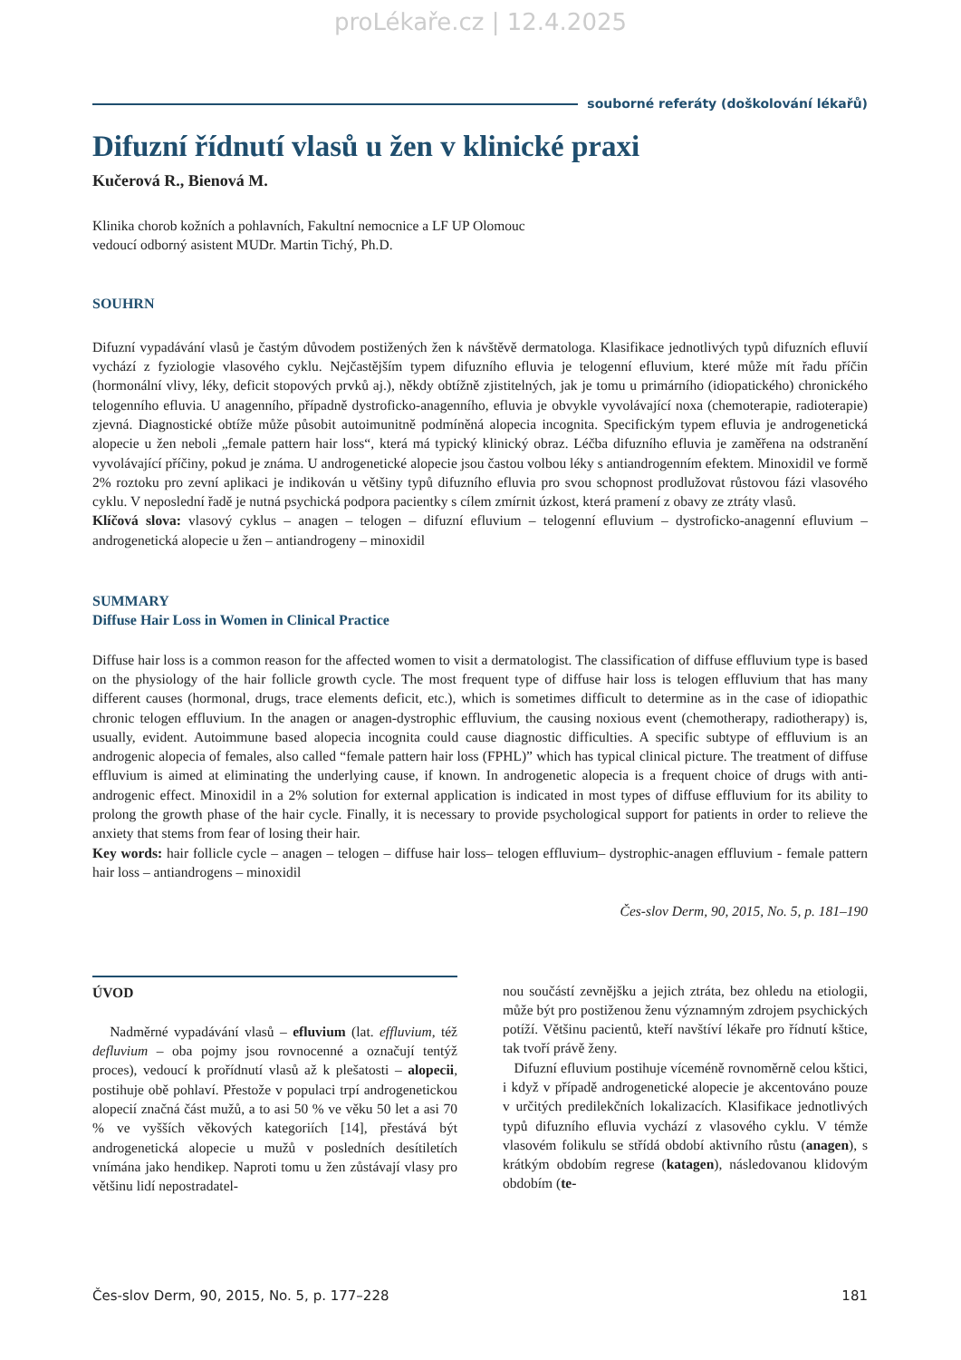proLékaře.cz | 12.4.2025
souborné referáty (doškolování lékařů)
Difuzní řídnutí vlasů u žen v klinické praxi
Kučerová R., Bienová M.
Klinika chorob kožních a pohlavních, Fakultní nemocnice a LF UP Olomouc
vedoucí odborný asistent MUDr. Martin Tichý, Ph.D.
SOUHRN
Difuzní vypadávání vlasů je častým důvodem postižených žen k návštěvě dermatologa. Klasifikace jednotlivých typů difuzních efluvií vychází z fyziologie vlasového cyklu. Nejčastějším typem difuzního efluvia je telogenní efluvium, které může mít řadu příčin (hormonální vlivy, léky, deficit stopových prvků aj.), někdy obtížně zjistitelných, jak je tomu u primárního (idiopatického) chronického telogenního efluvia. U anagenního, případně dystroficko-anagenního, efluvia je obvykle vyvolávající noxa (chemoterapie, radioterapie) zjevná. Diagnostické obtíže může působit autoimunitně podmíněná alopecia incognita. Specifickým typem efluvia je androgenetická alopecie u žen neboli „female pattern hair loss“, která má typický klinický obraz. Léčba difuzního efluvia je zaměřena na odstranění vyvolávající příčiny, pokud je známa. U androgenetické alopecie jsou častou volbou léky s antiandrogenním efektem. Minoxidil ve formě 2% roztoku pro zevní aplikaci je indikován u většiny typů difuzního efluvia pro svou schopnost prodlužovat růstovou fázi vlasového cyklu. V neposlední řadě je nutná psychická podpora pacientky s cílem zmírnit úzkost, která pramení z obavy ze ztráty vlasů.
Klíčová slova: vlasový cyklus – anagen – telogen – difuzní efluvium – telogenní efluvium – dystroficko-anagenní efluvium – androgenetická alopecie u žen – antiandrogeny – minoxidil
SUMMARY
Diffuse Hair Loss in Women in Clinical Practice
Diffuse hair loss is a common reason for the affected women to visit a dermatologist. The classification of diffuse effluvium type is based on the physiology of the hair follicle growth cycle. The most frequent type of diffuse hair loss is telogen effluvium that has many different causes (hormonal, drugs, trace elements deficit, etc.), which is sometimes difficult to determine as in the case of idiopathic chronic telogen effluvium. In the anagen or anagen-dystrophic effluvium, the causing noxious event (chemotherapy, radiotherapy) is, usually, evident. Autoimmune based alopecia incognita could cause diagnostic difficulties. A specific subtype of effluvium is an androgenic alopecia of females, also called “female pattern hair loss (FPHL)” which has typical clinical picture. The treatment of diffuse effluvium is aimed at eliminating the underlying cause, if known. In androgenetic alopecia is a frequent choice of drugs with anti-androgenic effect. Minoxidil in a 2% solution for external application is indicated in most types of diffuse effluvium for its ability to prolong the growth phase of the hair cycle. Finally, it is necessary to provide psychological support for patients in order to relieve the anxiety that stems from fear of losing their hair.
Key words: hair follicle cycle – anagen – telogen – diffuse hair loss– telogen effluvium– dystrophic-anagen effluvium - female pattern hair loss – antiandrogens – minoxidil
Čes-slov Derm, 90, 2015, No. 5, p. 181–190
ÚVOD
Nadměrné vypadávání vlasů – efluvium (lat. effluvium, též defluvium – oba pojmy jsou rovnocenné a označují tentýž proces), vedoucí k prořídnutí vlasů až k plešatosti – alopecii, postihuje obě pohlaví. Přestože v populaci trpí androgenetickou alopecií značná část mužů, a to asi 50 % ve věku 50 let a asi 70 % ve vyšších věkových kategoriích [14], přestává být androgenetická alopecie u mužů v posledních desítiletích vnímána jako hendikep. Naproti tomu u žen zůstávají vlasy pro většinu lidí nepostradatel-
nou součástí zevnějšku a jejich ztráta, bez ohledu na etiologii, může být pro postiženou ženu významným zdrojem psychických potíží. Většinu pacientů, kteří navštíví lékaře pro řídnutí kštice, tak tvoří právě ženy.
Difuzní efluvium postihuje víceméně rovnoměrně celou kštici, i když v případě androgenetické alopecie je akcentováno pouze v určitých predilekčních lokalizacích. Klasifikace jednotlivých typů difuzního efluvia vychází z vlasového cyklu. V témže vlasovém folikulu se střídá období aktivního růstu (anagen), s krátkým obdobím regrese (katagen), následovanou klidovým obdobím (te-
Čes-slov Derm, 90, 2015, No. 5, p. 177–228 181